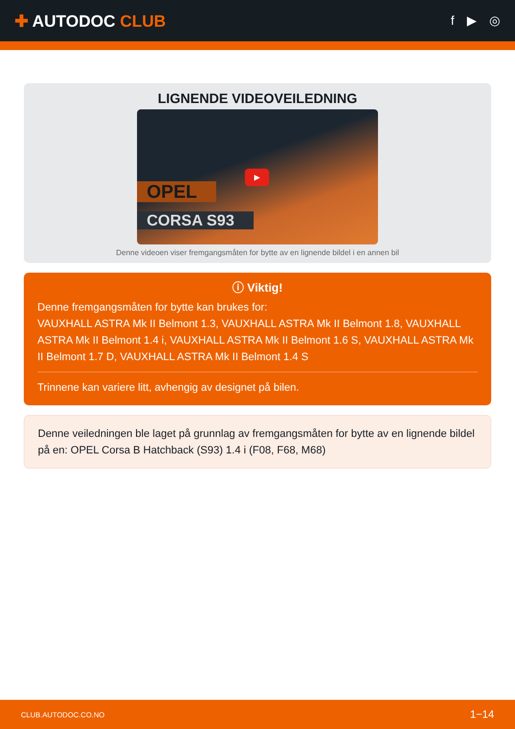✚ AUTODOC CLUB
f ▶ ◎
LIGNENDE VIDEOVEILEDNING
OPEL
CORSA S93
▶
Denne videoen viser fremgangsmåten for bytte av en lignende bildel i en annen bil
ⓘ Viktig!
Denne fremgangsmåten for bytte kan brukes for:
VAUXHALL ASTRA Mk II Belmont 1.3, VAUXHALL ASTRA Mk II Belmont 1.8, VAUXHALL ASTRA Mk II Belmont 1.4 i, VAUXHALL ASTRA Mk II Belmont 1.6 S, VAUXHALL ASTRA Mk II Belmont 1.7 D, VAUXHALL ASTRA Mk II Belmont 1.4 S
Trinnene kan variere litt, avhengig av designet på bilen.
Denne veiledningen ble laget på grunnlag av fremgangsmåten for bytte av en lignende bildel på en: OPEL Corsa B Hatchback (S93) 1.4 i (F08, F68, M68)
CLUB.AUTODOC.CO.NO 1−14